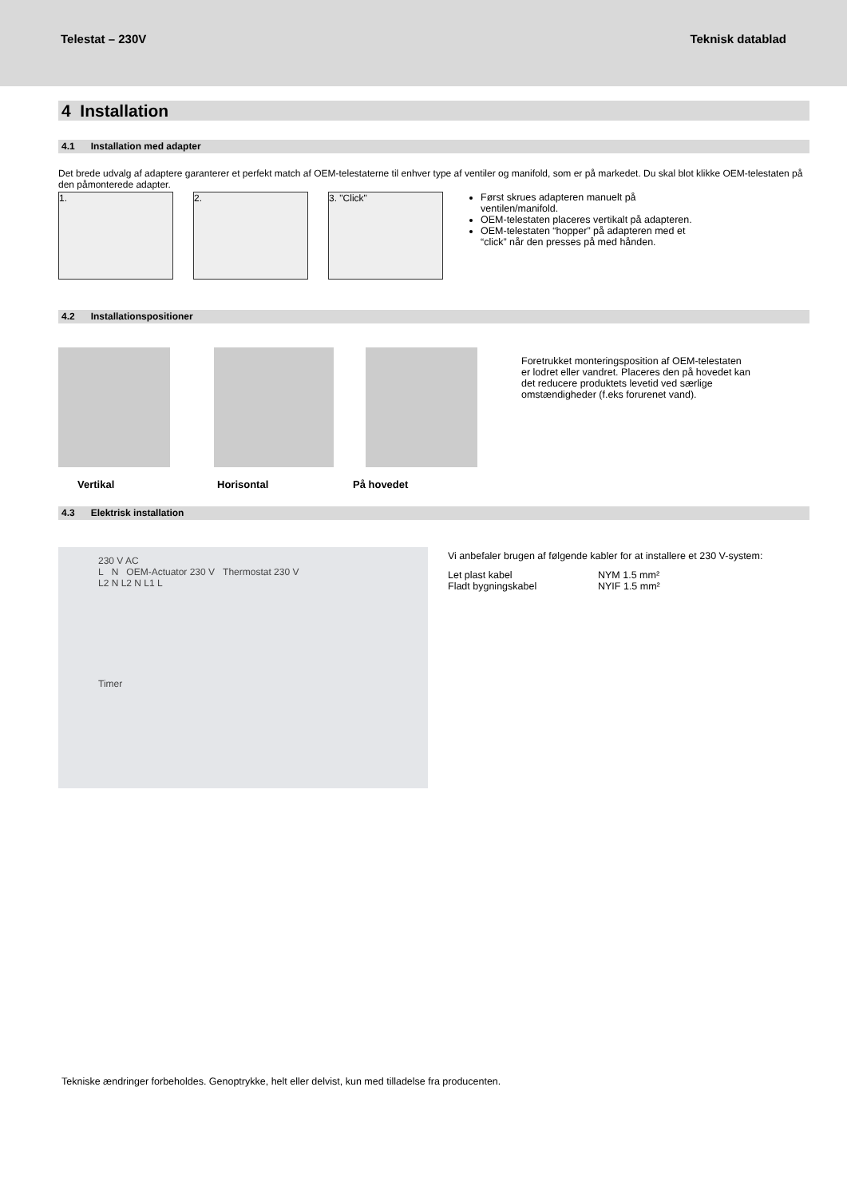Telestat – 230V Teknisk datablad
4 Installation
4.1 Installation med adapter
Det brede udvalg af adaptere garanterer et perfekt match af OEM-telestaterne til enhver type af ventiler og manifold, som er på markedet. Du skal blot klikke OEM-telestaten på den påmonterede adapter.
1. 2. 3. "Click"
Først skrues adapteren manuelt på ventilen/manifold.
OEM-telestaten placeres vertikalt på adapteren.
OEM-telestaten “hopper” på adapteren med et “click” når den presses på med hånden.
4.2 Installationspositioner
Foretrukket monteringsposition af OEM-telestaten er lodret eller vandret. Placeres den på hovedet kan det reducere produktets levetid ved særlige omstændigheder (f.eks forurenet vand).
Vertikal Horisontal På hovedet
4.3 Elektrisk installation
230 V AC
L N OEM-Actuator 230 V Thermostat 230 V
L2 N L2 N L1 L
Timer
Vi anbefaler brugen af følgende kabler for at installere et 230 V-system:
| Let plast kabel | NYM 1.5 mm² |
| Fladt bygningskabel | NYIF 1.5 mm² |
Tekniske ændringer forbeholdes. Genoptrykke, helt eller delvist, kun med tilladelse fra producenten.